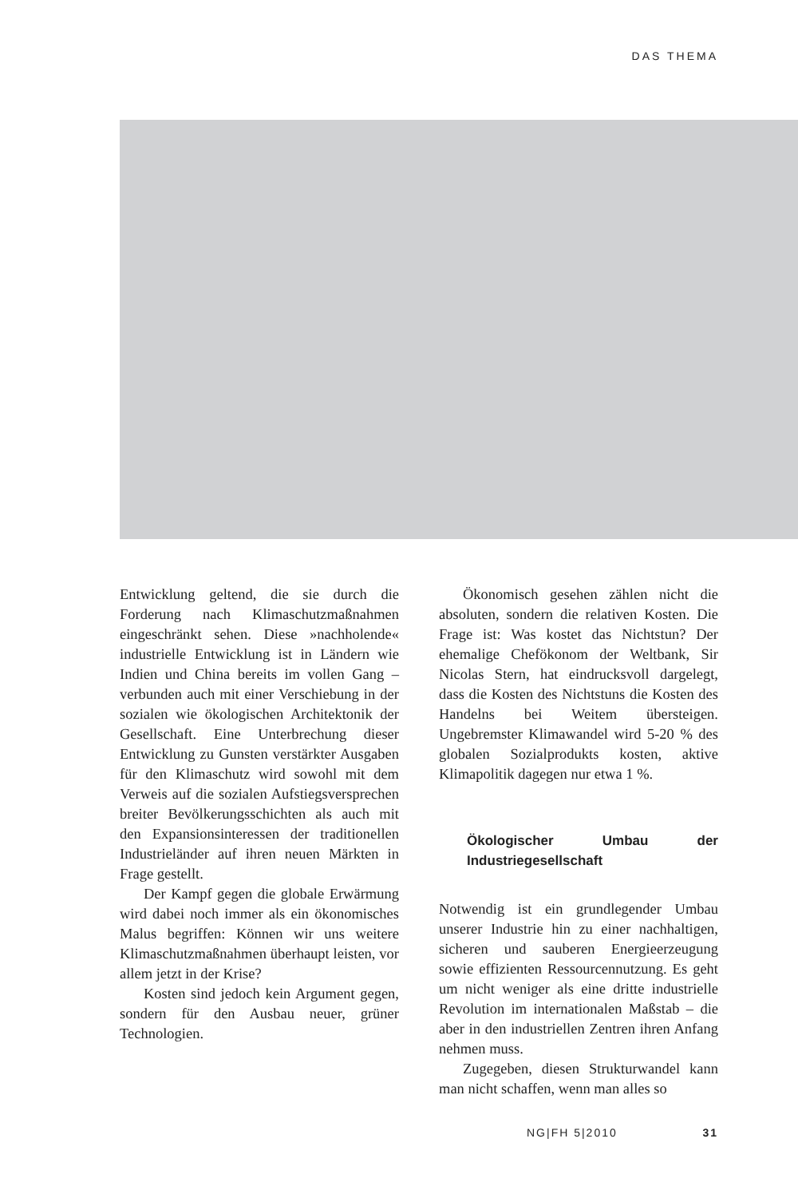DAS THEMA
Entwicklung geltend, die sie durch die Forderung nach Klimaschutzmaßnahmen eingeschränkt sehen. Diese »nachholende« industrielle Entwicklung ist in Ländern wie Indien und China bereits im vollen Gang – verbunden auch mit einer Verschiebung in der sozialen wie ökologischen Architektonik der Gesellschaft. Eine Unterbrechung dieser Entwicklung zu Gunsten verstärkter Ausgaben für den Klimaschutz wird sowohl mit dem Verweis auf die sozialen Aufstiegsversprechen breiter Bevölkerungsschichten als auch mit den Expansionsinteressen der traditionellen Industrieländer auf ihren neuen Märkten in Frage gestellt.
Der Kampf gegen die globale Erwärmung wird dabei noch immer als ein ökonomisches Malus begriffen: Können wir uns weitere Klimaschutzmaßnahmen überhaupt leisten, vor allem jetzt in der Krise?
Kosten sind jedoch kein Argument gegen, sondern für den Ausbau neuer, grüner Technologien.
Ökonomisch gesehen zählen nicht die absoluten, sondern die relativen Kosten. Die Frage ist: Was kostet das Nichtstun? Der ehemalige Chefökonom der Weltbank, Sir Nicolas Stern, hat eindrucksvoll dargelegt, dass die Kosten des Nichtstuns die Kosten des Handelns bei Weitem übersteigen. Ungebremster Klimawandel wird 5-20 % des globalen Sozialprodukts kosten, aktive Klimapolitik dagegen nur etwa 1 %.
Ökologischer Umbau der Industriegesellschaft
Notwendig ist ein grundlegender Umbau unserer Industrie hin zu einer nachhaltigen, sicheren und sauberen Energieerzeugung sowie effizienten Ressourcennutzung. Es geht um nicht weniger als eine dritte industrielle Revolution im internationalen Maßstab – die aber in den industriellen Zentren ihren Anfang nehmen muss.
Zugegeben, diesen Strukturwandel kann man nicht schaffen, wenn man alles so
NG|FH 5|2010 31